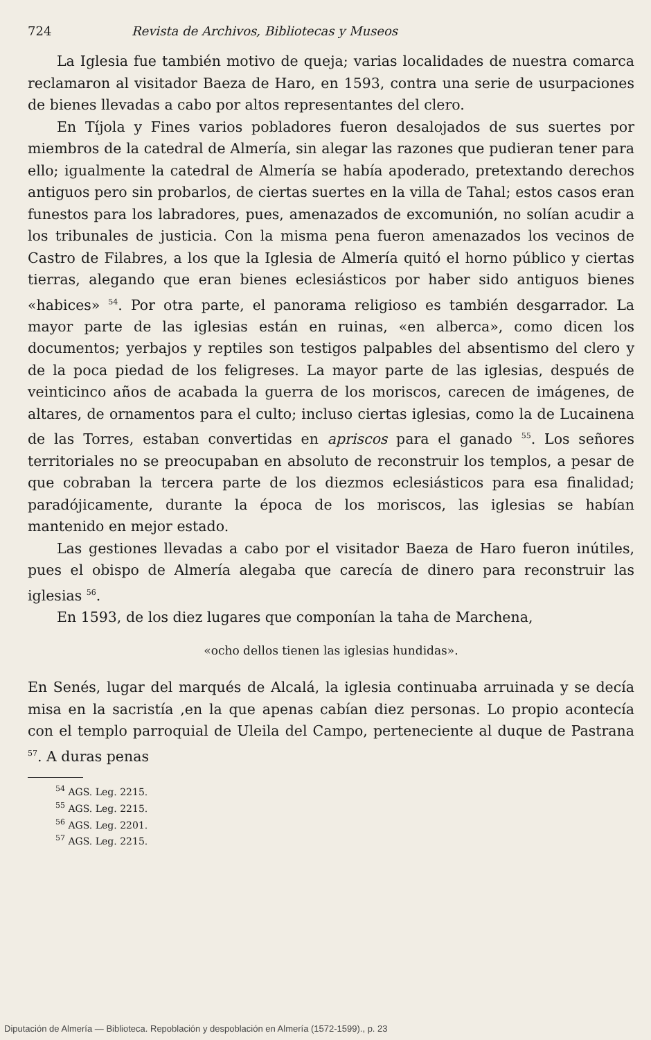724 Revista de Archivos, Bibliotecas y Museos
La Iglesia fue también motivo de queja; varias localidades de nuestra comarca reclamaron al visitador Baeza de Haro, en 1593, contra una serie de usurpaciones de bienes llevadas a cabo por altos representantes del clero.
En Tíjola y Fines varios pobladores fueron desalojados de sus suertes por miembros de la catedral de Almería, sin alegar las razones que pudieran tener para ello; igualmente la catedral de Almería se había apoderado, pretextando derechos antiguos pero sin probarlos, de ciertas suertes en la villa de Tahal; estos casos eran funestos para los labradores, pues, amenazados de excomunión, no solían acudir a los tribunales de justicia. Con la misma pena fueron amenazados los vecinos de Castro de Filabres, a los que la Iglesia de Almería quitó el horno público y ciertas tierras, alegando que eran bienes eclesiásticos por haber sido antiguos bienes «habices» <sup>54</sup>. Por otra parte, el panorama religioso es también desgarrador. La mayor parte de las iglesias están en ruinas, «en alberca», como dicen los documentos; yerbajos y reptiles son testigos palpables del absentismo del clero y de la poca piedad de los feligreses. La mayor parte de las iglesias, después de veinticinco años de acabada la guerra de los moriscos, carecen de imágenes, de altares, de ornamentos para el culto; incluso ciertas iglesias, como la de Lucainena de las Torres, estaban convertidas en apriscos para el ganado <sup>55</sup>. Los señores territoriales no se preocupaban en absoluto de reconstruir los templos, a pesar de que cobraban la tercera parte de los diezmos eclesiásticos para esa finalidad; paradójicamente, durante la época de los moriscos, las iglesias se habían mantenido en mejor estado.
Las gestiones llevadas a cabo por el visitador Baeza de Haro fueron inútiles, pues el obispo de Almería alegaba que carecía de dinero para reconstruir las iglesias <sup>56</sup>.
En 1593, de los diez lugares que componían la taha de Marchena,
«ocho dellos tienen las iglesias hundidas».
En Senés, lugar del marqués de Alcalá, la iglesia continuaba arruinada y se decía misa en la sacristía ,en la que apenas cabían diez personas. Lo propio acontecía con el templo parroquial de Uleila del Campo, perteneciente al duque de Pastrana <sup>57</sup>. A duras penas
<sup>54</sup> AGS. Leg. 2215.
<sup>55</sup> AGS. Leg. 2215.
<sup>56</sup> AGS. Leg. 2201.
<sup>57</sup> AGS. Leg. 2215.
Diputación de Almería — Biblioteca. Repoblación y despoblación en Almería (1572-1599)., p. 23